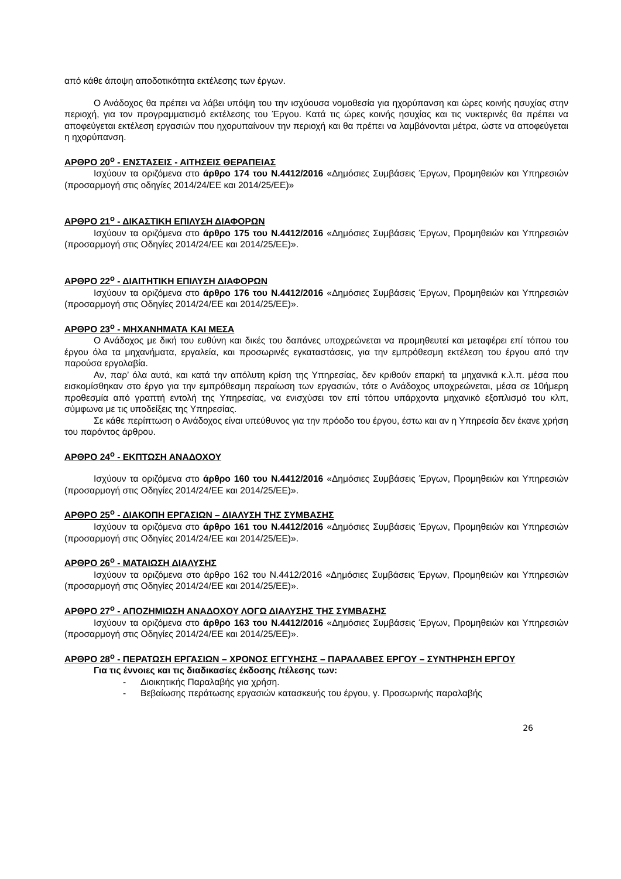από κάθε άποψη αποδοτικότητα εκτέλεσης των έργων.
Ο Ανάδοχος θα πρέπει να λάβει υπόψη του την ισχύουσα νομοθεσία για ηχορύπανση και ώρες κοινής ησυχίας στην περιοχή, για τον προγραμματισμό εκτέλεσης του Έργου. Κατά τις ώρες κοινής ησυχίας και τις νυκτερινές θα πρέπει να αποφεύγεται εκτέλεση εργασιών που ηχορυπαίνουν την περιοχή και θα πρέπει να λαμβάνονται μέτρα, ώστε να αποφεύγεται η ηχορύπανση.
ΑΡΘΡΟ 20<sup>ο</sup> - ΕΝΣΤΑΣΕΙΣ - ΑΙΤΗΣΕΙΣ ΘΕΡΑΠΕΙΑΣ
Ισχύουν τα οριζόμενα στο άρθρο 174 του Ν.4412/2016 «Δημόσιες Συμβάσεις Έργων, Προμηθειών και Υπηρεσιών (προσαρμογή στις οδηγίες 2014/24/ΕΕ και 2014/25/ΕΕ)»
ΑΡΘΡΟ 21<sup>ο</sup> - ΔΙΚΑΣΤΙΚΗ ΕΠΙΛΥΣΗ ΔΙΑΦΟΡΩΝ
Ισχύουν τα οριζόμενα στο άρθρο 175 του Ν.4412/2016 «Δημόσιες Συμβάσεις Έργων, Προμηθειών και Υπηρεσιών (προσαρμογή στις Οδηγίες 2014/24/ΕΕ και 2014/25/ΕΕ)».
ΑΡΘΡΟ 22<sup>ο</sup> - ΔΙΑΙΤΗΤΙΚΗ ΕΠΙΛΥΣΗ ΔΙΑΦΟΡΩΝ
Ισχύουν τα οριζόμενα στο άρθρο 176 του Ν.4412/2016 «Δημόσιες Συμβάσεις Έργων, Προμηθειών και Υπηρεσιών (προσαρμογή στις Οδηγίες 2014/24/ΕΕ και 2014/25/ΕΕ)».
ΑΡΘΡΟ 23<sup>ο</sup> - ΜΗΧΑΝΗΜΑΤΑ ΚΑΙ ΜΕΣΑ
Ο Ανάδοχος με δική του ευθύνη και δικές του δαπάνες υποχρεώνεται να προμηθευτεί και μεταφέρει επί τόπου του έργου όλα τα μηχανήματα, εργαλεία, και προσωρινές εγκαταστάσεις, για την εμπρόθεσμη εκτέλεση του έργου από την παρούσα εργολαβία.
Αν, παρ’ όλα αυτά, και κατά την απόλυτη κρίση της Υπηρεσίας, δεν κριθούν επαρκή τα μηχανικά κ.λ.π. μέσα που εισκομίσθηκαν στο έργο για την εμπρόθεσμη περαίωση των εργασιών, τότε ο Ανάδοχος υποχρεώνεται, μέσα σε 10ήμερη προθεσμία από γραπτή εντολή της Υπηρεσίας, να ενισχύσει τον επί τόπου υπάρχοντα μηχανικό εξοπλισμό του κλπ, σύμφωνα με τις υποδείξεις της Υπηρεσίας.
Σε κάθε περίπτωση ο Ανάδοχος είναι υπεύθυνος για την πρόοδο του έργου, έστω και αν η Υπηρεσία δεν έκανε χρήση του παρόντος άρθρου.
ΑΡΘΡΟ 24<sup>ο</sup> - ΕΚΠΤΩΣΗ ΑΝΑΔΟΧΟΥ
Ισχύουν τα οριζόμενα στο άρθρο 160 του Ν.4412/2016 «Δημόσιες Συμβάσεις Έργων, Προμηθειών και Υπηρεσιών (προσαρμογή στις Οδηγίες 2014/24/ΕΕ και 2014/25/ΕΕ)».
ΑΡΘΡΟ 25<sup>ο</sup> - ΔΙΑΚΟΠΗ ΕΡΓΑΣΙΩΝ – ΔΙΑΛΥΣΗ ΤΗΣ ΣΥΜΒΑΣΗΣ
Ισχύουν τα οριζόμενα στο άρθρο 161 του Ν.4412/2016 «Δημόσιες Συμβάσεις Έργων, Προμηθειών και Υπηρεσιών (προσαρμογή στις Οδηγίες 2014/24/ΕΕ και 2014/25/ΕΕ)».
ΑΡΘΡΟ 26<sup>ο</sup> - ΜΑΤΑΙΩΣΗ ΔΙΑΛΥΣΗΣ
Ισχύουν τα οριζόμενα στο άρθρο 162 του Ν.4412/2016 «Δημόσιες Συμβάσεις Έργων, Προμηθειών και Υπηρεσιών (προσαρμογή στις Οδηγίες 2014/24/ΕΕ και 2014/25/ΕΕ)».
ΑΡΘΡΟ 27<sup>ο</sup> - ΑΠΟΖΗΜΙΩΣΗ ΑΝΑΔΟΧΟΥ ΛΟΓΩ ΔΙΑΛΥΣΗΣ ΤΗΣ ΣΥΜΒΑΣΗΣ
Ισχύουν τα οριζόμενα στο άρθρο 163 του Ν.4412/2016 «Δημόσιες Συμβάσεις Έργων, Προμηθειών και Υπηρεσιών (προσαρμογή στις Οδηγίες 2014/24/ΕΕ και 2014/25/ΕΕ)».
ΑΡΘΡΟ 28<sup>ο</sup> - ΠΕΡΑΤΩΣΗ ΕΡΓΑΣΙΩΝ – ΧΡΟΝΟΣ ΕΓΓΥΗΣΗΣ – ΠΑΡΑΛΑΒΕΣ ΕΡΓΟΥ – ΣΥΝΤΗΡΗΣΗ ΕΡΓΟΥ
Για τις έννοιες και τις διαδικασίες έκδοσης /τέλεσης των:
- Διοικητικής Παραλαβής για χρήση.
- Βεβαίωσης περάτωσης εργασιών κατασκευής του έργου, γ. Προσωρινής παραλαβής
26